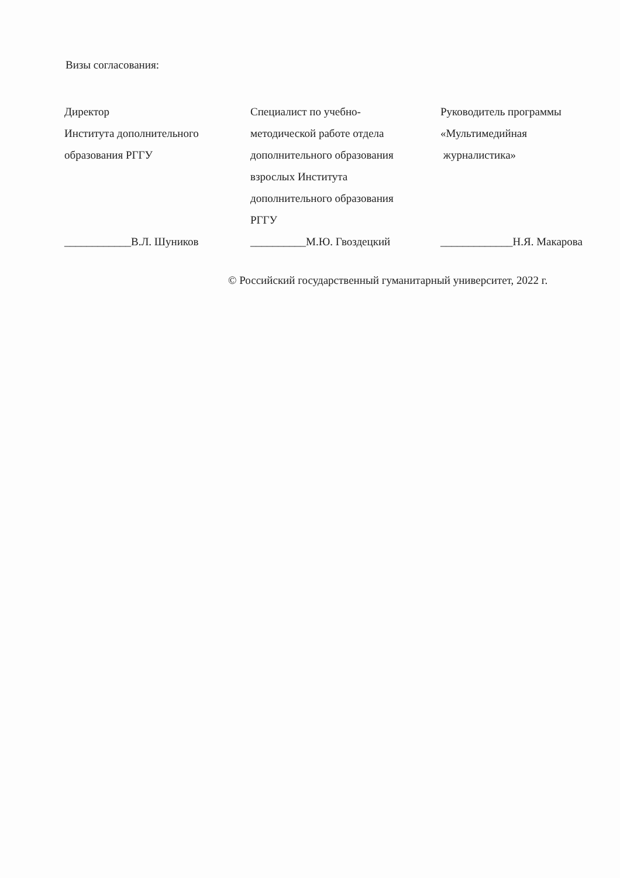Визы согласования:
Директор
Института дополнительного
образования РГГУ
____________В.Л. Шуников
Специалист по учебно-
методической работе отдела
дополнительного образования
взрослых Института
дополнительного образования
РГГУ
__________М.Ю. Гвоздецкий
Руководитель программы
«Мультимедийная
журналистика»
_____________Н.Я. Макарова
© Российский государственный гуманитарный университет, 2022 г.